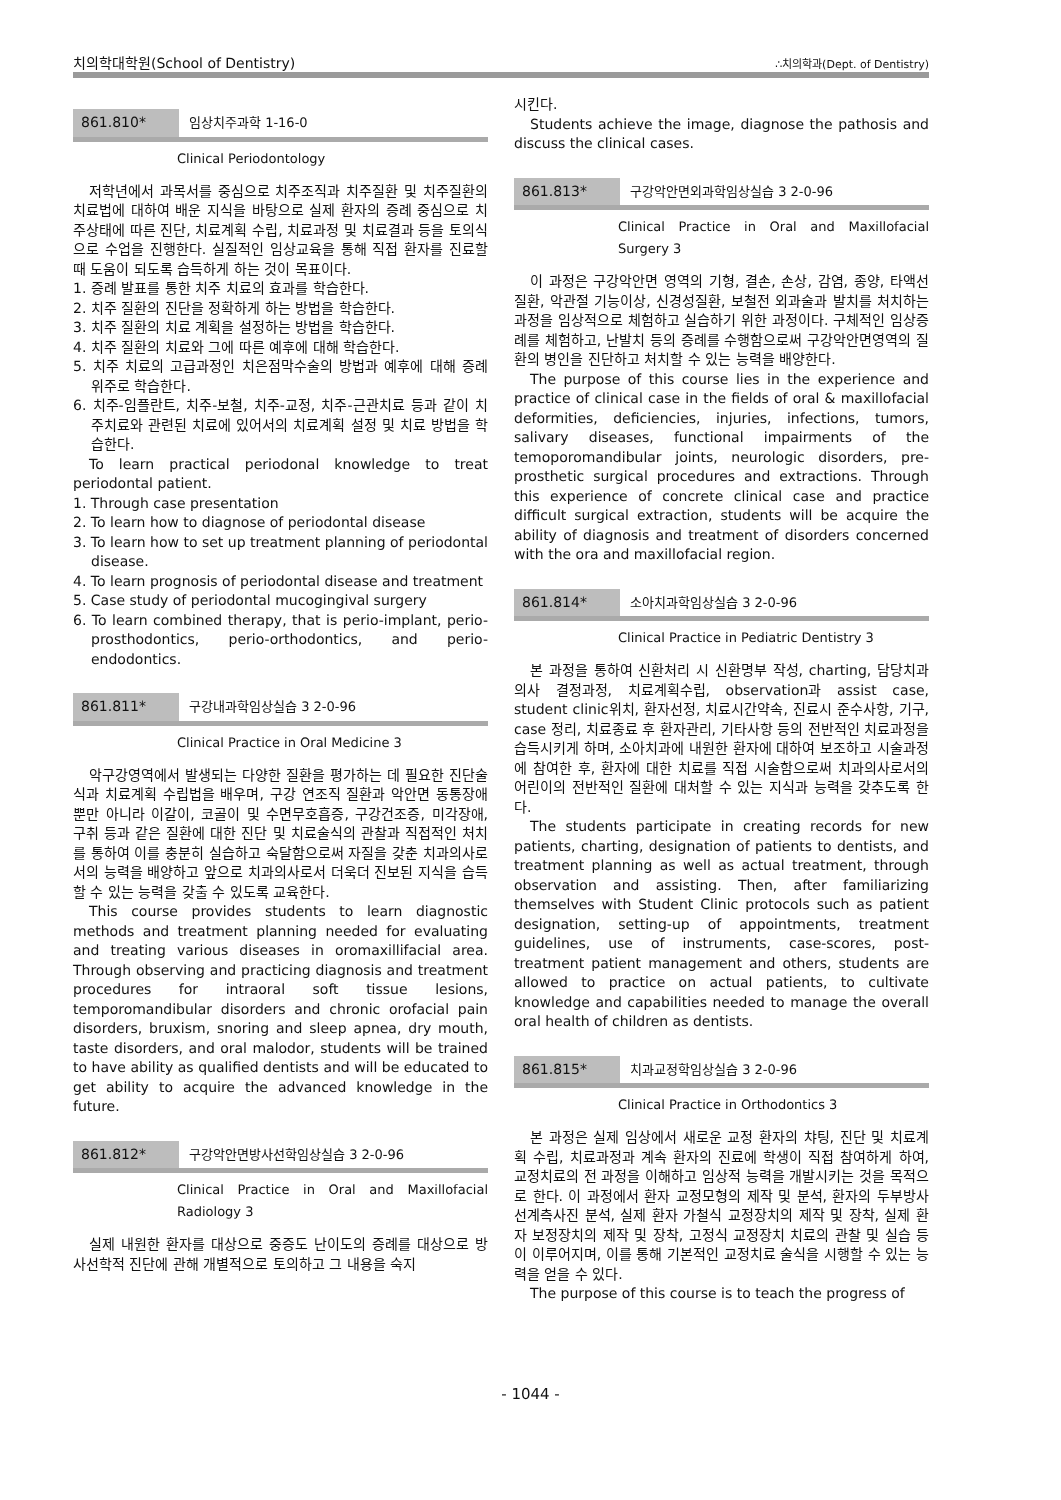치의학대학원(School of Dentistry) ∴치의학과(Dept. of Dentistry)
861.810* 임상치주과학 1-16-0
Clinical Periodontology
저학년에서 과목서를 중심으로 치주조직과 치주질환 및 치주질환의 치료법에 대하여 배운 지식을 바탕으로 실제 환자의 증례 중심으로 치주상태에 따른 진단, 치료계획 수립, 치료과정 및 치료결과 등을 토의식으로 수업을 진행한다. 실질적인 임상교육을 통해 직접 환자를 진료할 때 도움이 되도록 습득하게 하는 것이 목표이다.
1. 증례 발표를 통한 치주 치료의 효과를 학습한다.
2. 치주 질환의 진단을 정확하게 하는 방법을 학습한다.
3. 치주 질환의 치료 계획을 설정하는 방법을 학습한다.
4. 치주 질환의 치료와 그에 따른 예후에 대해 학습한다.
5. 치주 치료의 고급과정인 치은점막수술의 방법과 예후에 대해 증례 위주로 학습한다.
6. 치주-임플란트, 치주-보철, 치주-교정, 치주-근관치료 등과 같이 치주치료와 관련된 치료에 있어서의 치료계획 설정 및 치료 방법을 학습한다.
To learn practical periodonal knowledge to treat periodontal patient.
1. Through case presentation
2. To learn how to diagnose of periodontal disease
3. To learn how to set up treatment planning of periodontal disease.
4. To learn prognosis of periodontal disease and treatment
5. Case study of periodontal mucogingival surgery
6. To learn combined therapy, that is perio-implant, perio- prosthodontics, perio-orthodontics, and perio-endodontics.
861.811* 구강내과학임상실습 3 2-0-96
Clinical Practice in Oral Medicine 3
악구강영역에서 발생되는 다양한 질환을 평가하는 데 필요한 진단술식과 치료계획 수립법을 배우며, 구강 연조직 질환과 악안면 동통장애 뿐만 아니라 이갈이, 코골이 및 수면무호흡증, 구강건조증, 미각장애, 구취 등과 같은 질환에 대한 진단 및 치료술식의 관찰과 직접적인 처치를 통하여 이를 충분히 실습하고 숙달함으로써 자질을 갖춘 치과의사로서의 능력을 배양하고 앞으로 치과의사로서 더욱더 진보된 지식을 습득할 수 있는 능력을 갖출 수 있도록 교육한다.
This course provides students to learn diagnostic methods and treatment planning needed for evaluating and treating various diseases in oromaxillifacial area. Through observing and practicing diagnosis and treatment procedures for intraoral soft tissue lesions, temporomandibular disorders and chronic orofacial pain disorders, bruxism, snoring and sleep apnea, dry mouth, taste disorders, and oral malodor, students will be trained to have ability as qualified dentists and will be educated to get ability to acquire the advanced knowledge in the future.
861.812* 구강악안면방사선학임상실습 3 2-0-96
Clinical Practice in Oral and Maxillofacial Radiology 3
실제 내원한 환자를 대상으로 중증도 난이도의 증례를 대상으로 방사선학적 진단에 관해 개별적으로 토의하고 그 내용을 숙지
시킨다.
Students achieve the image, diagnose the pathosis and discuss the clinical cases.
861.813* 구강악안면외과학임상실습 3 2-0-96
Clinical Practice in Oral and Maxillofacial Surgery 3
이 과정은 구강악안면 영역의 기형, 결손, 손상, 감염, 종양, 타액선질환, 악관절 기능이상, 신경성질환, 보철전 외과술과 발치를 처치하는 과정을 임상적으로 체험하고 실습하기 위한 과정이다. 구체적인 임상증례를 체험하고, 난발치 등의 증례를 수행함으로써 구강악안면영역의 질환의 병인을 진단하고 처치할 수 있는 능력을 배양한다.
The purpose of this course lies in the experience and practice of clinical case in the fields of oral & maxillofacial deformities, deficiencies, injuries, infections, tumors, salivary diseases, functional impairments of the temoporomandibular joints, neurologic disorders, pre-prosthetic surgical procedures and extractions. Through this experience of concrete clinical case and practice difficult surgical extraction, students will be acquire the ability of diagnosis and treatment of disorders concerned with the ora and maxillofacial region.
861.814* 소아치과학임상실습 3 2-0-96
Clinical Practice in Pediatric Dentistry 3
본 과정을 통하여 신환처리 시 신환명부 작성, charting, 담당치과의사 결정과정, 치료계획수립, observation과 assist case, student clinic위치, 환자선정, 치료시간약속, 진료시 준수사항, 기구, case 정리, 치료종료 후 환자관리, 기타사항 등의 전반적인 치료과정을 습득시키게 하며, 소아치과에 내원한 환자에 대하여 보조하고 시술과정에 참여한 후, 환자에 대한 치료를 직접 시술함으로써 치과의사로서의 어린이의 전반적인 질환에 대처할 수 있는 지식과 능력을 갖추도록 한다.
The students participate in creating records for new patients, charting, designation of patients to dentists, and treatment planning as well as actual treatment, through observation and assisting. Then, after familiarizing themselves with Student Clinic protocols such as patient designation, setting-up of appointments, treatment guidelines, use of instruments, case-scores, post-treatment patient management and others, students are allowed to practice on actual patients, to cultivate knowledge and capabilities needed to manage the overall oral health of children as dentists.
861.815* 치과교정학임상실습 3 2-0-96
Clinical Practice in Orthodontics 3
본 과정은 실제 임상에서 새로운 교정 환자의 챠팅, 진단 및 치료계획 수립, 치료과정과 계속 환자의 진료에 학생이 직접 참여하게 하여, 교정치료의 전 과정을 이해하고 임상적 능력을 개발시키는 것을 목적으로 한다. 이 과정에서 환자 교정모형의 제작 및 분석, 환자의 두부방사선계측사진 분석, 실제 환자 가철식 교정장치의 제작 및 장착, 실제 환자 보정장치의 제작 및 장착, 고정식 교정장치 치료의 관찰 및 실습 등이 이루어지며, 이를 통해 기본적인 교정치료 술식을 시행할 수 있는 능력을 얻을 수 있다.
The purpose of this course is to teach the progress of
- 1044 -